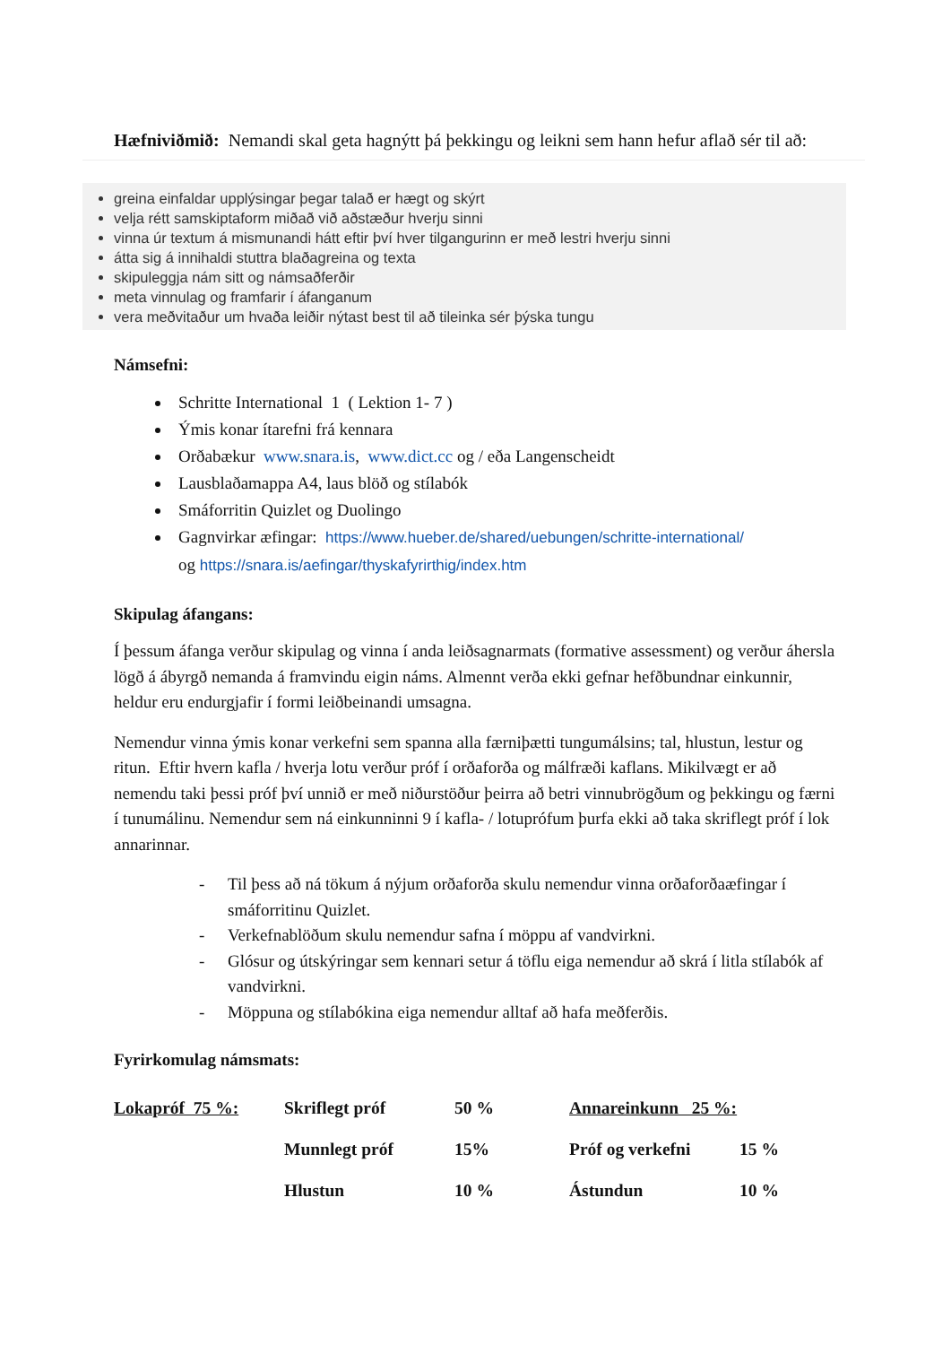Hæfniviðmið: Nemandi skal geta hagnýtt þá þekkingu og leikni sem hann hefur aflað sér til að:
greina einfaldar upplýsingar þegar talað er hægt og skýrt
velja rétt samskiptaform miðað við aðstæður hverju sinni
vinna úr textum á mismunandi hátt eftir því hver tilgangurinn er með lestri hverju sinni
átta sig á innihaldi stuttra blaðagreina og texta
skipuleggja nám sitt og námsaðferðir
meta vinnulag og framfarir í áfanganum
vera meðvitaður um hvaða leiðir nýtast best til að tileinka sér þýska tungu
Námsefni:
Schritte International 1 ( Lektion 1- 7 )
Ýmis konar ítarefni frá kennara
Orðabækur www.snara.is, www.dict.cc og / eða Langenscheidt
Lausblaðamappa A4, laus blöð og stílabók
Smáforritin Quizlet og Duolingo
Gagnvirkar æfingar: https://www.hueber.de/shared/uebungen/schritte-international/
og https://snara.is/aefingar/thyskafyrirthig/index.htm
Skipulag áfangans:
Í þessum áfanga verður skipulag og vinna í anda leiðsagnarmats (formative assessment) og verður áhersla lögð á ábyrgð nemanda á framvindu eigin náms. Almennt verða ekki gefnar hefðbundnar einkunnir, heldur eru endurgjafir í formi leiðbeinandi umsagna.
Nemendur vinna ýmis konar verkefni sem spanna alla færniþætti tungumálsins; tal, hlustun, lestur og ritun. Eftir hvern kafla / hverja lotu verður próf í orðaforða og málfræði kaflans. Mikilvægt er að nemendu taki þessi próf því unnið er með niðurstöður þeirra að betri vinnubrögðum og þekkingu og færni í tunumálinu. Nemendur sem ná einkunninni 9 í kafla- / lotuprófum þurfa ekki að taka skriflegt próf í lok annarinnar.
- Til þess að ná tökum á nýjum orðaforða skulu nemendur vinna orðaforðaæfingar í smáforritinu Quizlet.
- Verkefnablöðum skulu nemendur safna í möppu af vandvirkni.
- Glósur og útskýringar sem kennari setur á töflu eiga nemendur að skrá í litla stílabók af vandvirkni.
- Möppuna og stílabókina eiga nemendur alltaf að hafa meðferðis.
Fyrirkomulag námsmats:
| Lokapróf 75 %: | Skriflegt próf | 50 % | Annareinkunn 25 %: | |
| | Munnlegt próf | 15% | Próf og verkefni | 15 % |
| | Hlustun | 10 % | Ástundun | 10 % |